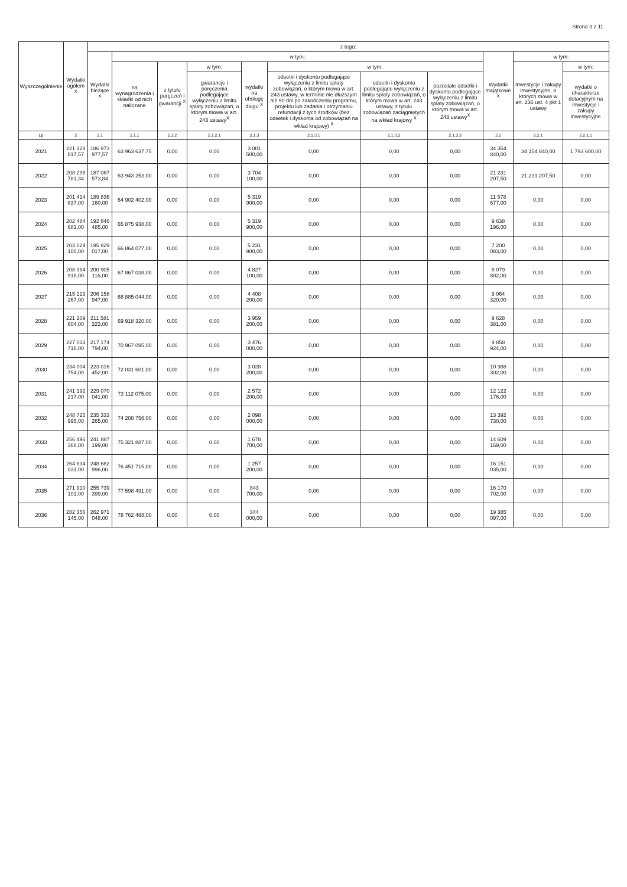Strona 3 z 11
| Wyszczególnienie | Wydatki ogółem <sup>X</sup> | z tego: | | | | | | | | | | |
| --- | --- | --- | --- | --- | --- | --- | --- | --- | --- | --- | --- | --- |
| | | Wydatki bieżące <sup>X</sup> | w tym: | | | | | | | Wydatki majątkowe <sup>X</sup> | w tym: | |
| | | | na wynagrodzenia i składki od nich naliczane | z tytułu poręczeń i gwarancji <sup>X</sup> | w tym: | wydatki na obsługę długu <sup>X</sup> | w tym: | | | | Inwestycje i zakupy inwestycyjne, o których mowa w art. 236 ust. 4 pkt 1 ustawy | w tym: |
| | | | | | gwarancje i poręczenia podlegające wyłączeniu z limitu spłaty zobowiązań, o którym mowa w art. 243 ustawy<sup>X</sup> | | odsetki i dyskonto podlegające wyłączeniu z limitu spłaty zobowiązań, o którym mowa w art. 243 ustawy, w terminie nie dłuższym niż 90 dni po zakończeniu programu, projektu lub zadania i otrzymaniu refundacji z tych środków (bez odsetek i dyskonta od zobowiązań na wkład krajowy) <sup>X</sup> | odsetki i dyskonto podlegające wyłączeniu z limitu spłaty zobowiązań, o którym mowa w art. 243 ustawy, z tytułu zobowiązań zaciągniętych na wkład krajowy <sup>X</sup> | pozostałe odsetki i dyskonto podlegające wyłączeniu z limitu spłaty zobowiązań, o którym mowa w art. 243 ustawy<sup>X</sup> | | | wydatki o charakterze dotacyjnym na inwestycje i zakupy inwestycyjne |
| Lp | 2 | 2.1 | 2.1.1 | 2.1.2 | 2.1.2.1 | 2.1.3 | 2.1.3.1 | 2.1.3.2 | 2.1.3.3 | 2.2 | 2.2.1 | 2.2.1.1 |
| 2021 | 221 328 817,57 | 186 973 977,57 | 63 963 637,75 | 0,00 | 0,00 | 3 001 500,00 | 0,00 | 0,00 | 0,00 | 34 354 840,00 | 34 154 840,00 | 1 793 600,00 |
| 2022 | 208 298 781,34 | 187 067 573,84 | 63 943 253,00 | 0,00 | 0,00 | 3 704 100,00 | 0,00 | 0,00 | 0,00 | 21 231 207,50 | 21 231 207,50 | 0,00 |
| 2023 | 201 414 837,00 | 189 836 160,00 | 64 902 402,00 | 0,00 | 0,00 | 5 319 900,00 | 0,00 | 0,00 | 0,00 | 11 578 677,00 | 0,00 | 0,00 |
| 2024 | 202 484 681,00 | 192 846 485,00 | 65 875 938,00 | 0,00 | 0,00 | 5 319 900,00 | 0,00 | 0,00 | 0,00 | 9 638 196,00 | 0,00 | 0,00 |
| 2025 | 203 029 100,00 | 195 829 017,00 | 66 864 077,00 | 0,00 | 0,00 | 5 231 900,00 | 0,00 | 0,00 | 0,00 | 7 200 083,00 | 0,00 | 0,00 |
| 2026 | 208 984 918,00 | 200 905 116,00 | 67 867 038,00 | 0,00 | 0,00 | 4 827 100,00 | 0,00 | 0,00 | 0,00 | 8 079 802,00 | 0,00 | 0,00 |
| 2027 | 215 223 267,00 | 206 158 947,00 | 68 885 044,00 | 0,00 | 0,00 | 4 408 200,00 | 0,00 | 0,00 | 0,00 | 9 064 320,00 | 0,00 | 0,00 |
| 2028 | 221 209 604,00 | 211 581 223,00 | 69 918 320,00 | 0,00 | 0,00 | 3 959 200,00 | 0,00 | 0,00 | 0,00 | 9 628 381,00 | 0,00 | 0,00 |
| 2029 | 227 033 718,00 | 217 174 794,00 | 70 967 095,00 | 0,00 | 0,00 | 3 476 000,00 | 0,00 | 0,00 | 0,00 | 9 858 924,00 | 0,00 | 0,00 |
| 2030 | 234 004 754,00 | 223 016 452,00 | 72 031 601,00 | 0,00 | 0,00 | 3 028 200,00 | 0,00 | 0,00 | 0,00 | 10 988 302,00 | 0,00 | 0,00 |
| 2031 | 241 192 217,00 | 229 070 041,00 | 73 112 075,00 | 0,00 | 0,00 | 2 572 200,00 | 0,00 | 0,00 | 0,00 | 12 122 176,00 | 0,00 | 0,00 |
| 2032 | 248 725 995,00 | 235 333 265,00 | 74 208 756,00 | 0,00 | 0,00 | 2 098 000,00 | 0,00 | 0,00 | 0,00 | 13 392 730,00 | 0,00 | 0,00 |
| 2033 | 256 496 368,00 | 241 887 199,00 | 75 321 887,00 | 0,00 | 0,00 | 1 678 700,00 | 0,00 | 0,00 | 0,00 | 14 609 169,00 | 0,00 | 0,00 |
| 2034 | 264 834 031,00 | 248 682 996,00 | 76 451 715,00 | 0,00 | 0,00 | 1 257 200,00 | 0,00 | 0,00 | 0,00 | 16 151 035,00 | 0,00 | 0,00 |
| 2035 | 271 910 101,00 | 255 739 399,00 | 77 598 491,00 | 0,00 | 0,00 | 843 700,00 | 0,00 | 0,00 | 0,00 | 16 170 702,00 | 0,00 | 0,00 |
| 2036 | 282 356 145,00 | 262 971 048,00 | 78 762 468,00 | 0,00 | 0,00 | 344 000,00 | 0,00 | 0,00 | 0,00 | 19 385 097,00 | 0,00 | 0,00 |